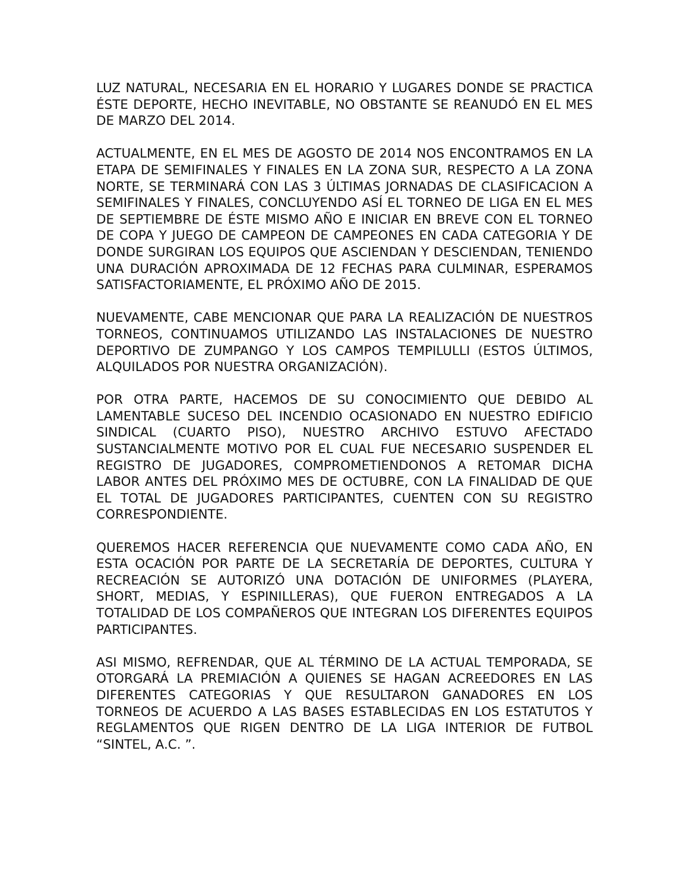LUZ NATURAL, NECESARIA EN EL HORARIO Y LUGARES DONDE SE PRACTICA ÉSTE DEPORTE, HECHO INEVITABLE, NO OBSTANTE SE REANUDÓ EN EL MES DE MARZO DEL 2014.
ACTUALMENTE, EN EL MES DE AGOSTO DE 2014 NOS ENCONTRAMOS EN LA ETAPA DE SEMIFINALES Y FINALES EN LA ZONA SUR, RESPECTO A LA ZONA NORTE, SE TERMINARÁ CON LAS 3 ÚLTIMAS JORNADAS DE CLASIFICACION A SEMIFINALES Y FINALES, CONCLUYENDO ASÍ EL TORNEO DE LIGA EN EL MES DE SEPTIEMBRE DE ÉSTE MISMO AÑO E INICIAR EN BREVE CON EL TORNEO DE COPA Y JUEGO DE CAMPEON DE CAMPEONES EN CADA CATEGORIA Y DE DONDE SURGIRAN LOS EQUIPOS QUE ASCIENDAN Y DESCIENDAN, TENIENDO UNA DURACIÓN APROXIMADA DE 12 FECHAS PARA CULMINAR, ESPERAMOS SATISFACTORIAMENTE, EL PRÓXIMO AÑO DE 2015.
NUEVAMENTE, CABE MENCIONAR QUE PARA LA REALIZACIÓN DE NUESTROS TORNEOS, CONTINUAMOS UTILIZANDO LAS INSTALACIONES DE NUESTRO DEPORTIVO DE ZUMPANGO Y LOS CAMPOS TEMPILULLI (ESTOS ÚLTIMOS, ALQUILADOS POR NUESTRA ORGANIZACIÓN).
POR OTRA PARTE, HACEMOS DE SU CONOCIMIENTO QUE DEBIDO AL LAMENTABLE SUCESO DEL INCENDIO OCASIONADO EN NUESTRO EDIFICIO SINDICAL (CUARTO PISO), NUESTRO ARCHIVO ESTUVO AFECTADO SUSTANCIALMENTE MOTIVO POR EL CUAL FUE NECESARIO SUSPENDER EL REGISTRO DE JUGADORES, COMPROMETIENDONOS A RETOMAR DICHA LABOR ANTES DEL PRÓXIMO MES DE OCTUBRE, CON LA FINALIDAD DE QUE EL TOTAL DE JUGADORES PARTICIPANTES, CUENTEN CON SU REGISTRO CORRESPONDIENTE.
QUEREMOS HACER REFERENCIA QUE NUEVAMENTE COMO CADA AÑO, EN ESTA OCACIÓN POR PARTE DE LA SECRETARÍA DE DEPORTES, CULTURA Y RECREACIÓN SE AUTORIZÓ UNA DOTACIÓN DE UNIFORMES (PLAYERA, SHORT, MEDIAS, Y ESPINILLERAS), QUE FUERON ENTREGADOS A LA TOTALIDAD DE LOS COMPAÑEROS QUE INTEGRAN LOS DIFERENTES EQUIPOS PARTICIPANTES.
ASI MISMO, REFRENDAR, QUE AL TÉRMINO DE LA ACTUAL TEMPORADA, SE OTORGARÁ LA PREMIACIÓN A QUIENES SE HAGAN ACREEDORES EN LAS DIFERENTES CATEGORIAS Y QUE RESULTARON GANADORES EN LOS TORNEOS DE ACUERDO A LAS BASES ESTABLECIDAS EN LOS ESTATUTOS Y REGLAMENTOS QUE RIGEN DENTRO DE LA LIGA INTERIOR DE FUTBOL “SINTEL, A.C. ”.